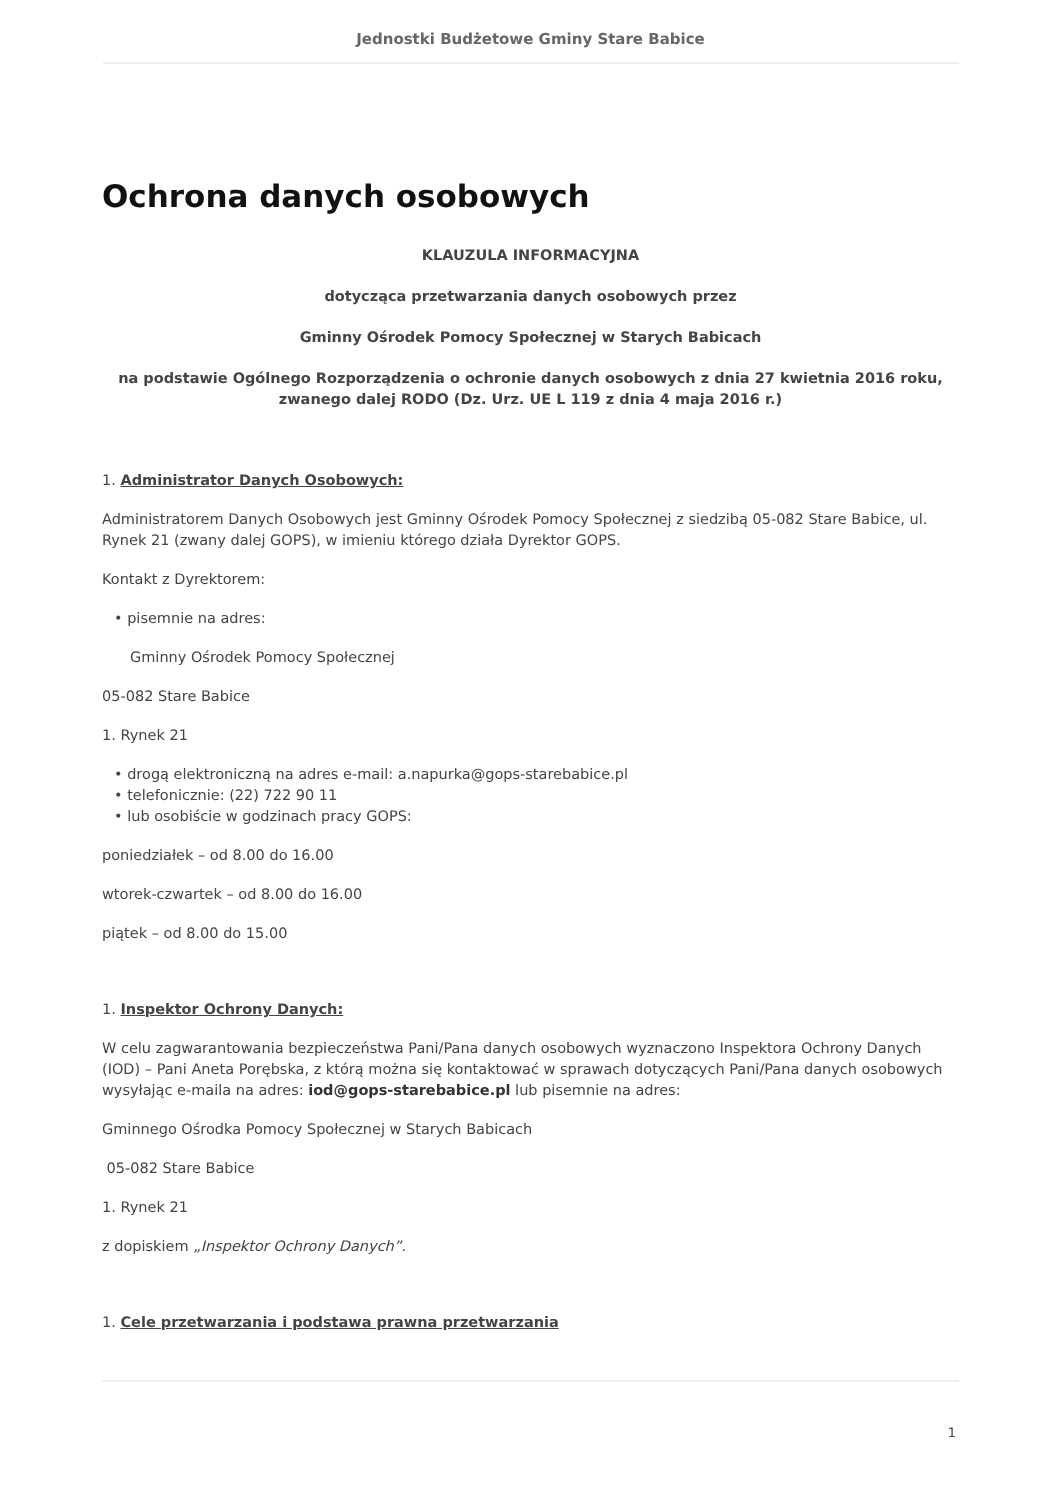Jednostki Budżetowe Gminy Stare Babice
Ochrona danych osobowych
KLAUZULA INFORMACYJNA
dotycząca przetwarzania danych osobowych przez
Gminny Ośrodek Pomocy Społecznej w Starych Babicach
na podstawie Ogólnego Rozporządzenia o ochronie danych osobowych z dnia 27 kwietnia 2016 roku, zwanego dalej RODO (Dz. Urz. UE L 119 z dnia 4 maja 2016 r.)
1. Administrator Danych Osobowych:
Administratorem Danych Osobowych jest Gminny Ośrodek Pomocy Społecznej z siedzibą 05-082 Stare Babice, ul. Rynek 21 (zwany dalej GOPS), w imieniu którego działa Dyrektor GOPS.
Kontakt z Dyrektorem:
• pisemnie na adres:
Gminny Ośrodek Pomocy Społecznej
05-082 Stare Babice
1. Rynek 21
• drogą elektroniczną na adres e-mail: a.napurka@gops-starebabice.pl
• telefonicznie: (22) 722 90 11
• lub osobiście w godzinach pracy GOPS:
poniedziałek – od 8.00 do 16.00
wtorek-czwartek – od 8.00 do 16.00
piątek – od 8.00 do 15.00
1. Inspektor Ochrony Danych:
W celu zagwarantowania bezpieczeństwa Pani/Pana danych osobowych wyznaczono Inspektora Ochrony Danych (IOD) – Pani Aneta Porębska, z którą można się kontaktować w sprawach dotyczących Pani/Pana danych osobowych wysyłając e-maila na adres: iod@gops-starebabice.pl lub pisemnie na adres:
Gminnego Ośrodka Pomocy Społecznej w Starych Babicach
05-082 Stare Babice
1. Rynek 21
z dopiskiem „Inspektor Ochrony Danych”.
1. Cele przetwarzania i podstawa prawna przetwarzania
1